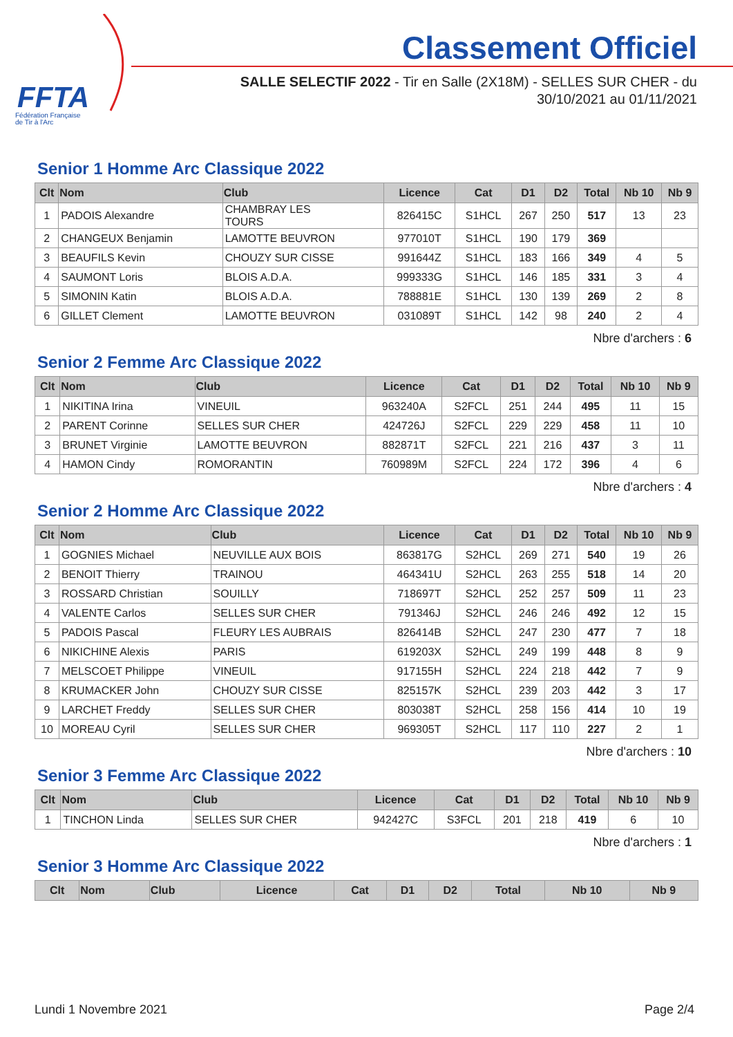FFTA
Fédération Française
de Tir à l'Arc
Classement Officiel
SALLE SELECTIF 2022 - Tir en Salle (2X18M) - SELLES SUR CHER - du 30/10/2021 au 01/11/2021
Senior 1 Homme Arc Classique 2022
| Clt | Nom | Club | Licence | Cat | D1 | D2 | Total | Nb 10 | Nb 9 |
| --- | --- | --- | --- | --- | --- | --- | --- | --- | --- |
| 1 | PADOIS Alexandre | CHAMBRAY LES TOURS | 826415C | S1HCL | 267 | 250 | 517 | 13 | 23 |
| 2 | CHANGEUX Benjamin | LAMOTTE BEUVRON | 977010T | S1HCL | 190 | 179 | 369 | | |
| 3 | BEAUFILS Kevin | CHOUZY SUR CISSE | 991644Z | S1HCL | 183 | 166 | 349 | 4 | 5 |
| 4 | SAUMONT Loris | BLOIS A.D.A. | 999333G | S1HCL | 146 | 185 | 331 | 3 | 4 |
| 5 | SIMONIN Katin | BLOIS A.D.A. | 788881E | S1HCL | 130 | 139 | 269 | 2 | 8 |
| 6 | GILLET Clement | LAMOTTE BEUVRON | 031089T | S1HCL | 142 | 98 | 240 | 2 | 4 |
Nbre d'archers : 6
Senior 2 Femme Arc Classique 2022
| Clt | Nom | Club | Licence | Cat | D1 | D2 | Total | Nb 10 | Nb 9 |
| --- | --- | --- | --- | --- | --- | --- | --- | --- | --- |
| 1 | NIKITINA Irina | VINEUIL | 963240A | S2FCL | 251 | 244 | 495 | 11 | 15 |
| 2 | PARENT Corinne | SELLES SUR CHER | 424726J | S2FCL | 229 | 229 | 458 | 11 | 10 |
| 3 | BRUNET Virginie | LAMOTTE BEUVRON | 882871T | S2FCL | 221 | 216 | 437 | 3 | 11 |
| 4 | HAMON Cindy | ROMORANTIN | 760989M | S2FCL | 224 | 172 | 396 | 4 | 6 |
Nbre d'archers : 4
Senior 2 Homme Arc Classique 2022
| Clt | Nom | Club | Licence | Cat | D1 | D2 | Total | Nb 10 | Nb 9 |
| --- | --- | --- | --- | --- | --- | --- | --- | --- | --- |
| 1 | GOGNIES Michael | NEUVILLE AUX BOIS | 863817G | S2HCL | 269 | 271 | 540 | 19 | 26 |
| 2 | BENOIT Thierry | TRAINOU | 464341U | S2HCL | 263 | 255 | 518 | 14 | 20 |
| 3 | ROSSARD Christian | SOUILLY | 718697T | S2HCL | 252 | 257 | 509 | 11 | 23 |
| 4 | VALENTE Carlos | SELLES SUR CHER | 791346J | S2HCL | 246 | 246 | 492 | 12 | 15 |
| 5 | PADOIS Pascal | FLEURY LES AUBRAIS | 826414B | S2HCL | 247 | 230 | 477 | 7 | 18 |
| 6 | NIKICHINE Alexis | PARIS | 619203X | S2HCL | 249 | 199 | 448 | 8 | 9 |
| 7 | MELSCOET Philippe | VINEUIL | 917155H | S2HCL | 224 | 218 | 442 | 7 | 9 |
| 8 | KRUMACKER John | CHOUZY SUR CISSE | 825157K | S2HCL | 239 | 203 | 442 | 3 | 17 |
| 9 | LARCHET Freddy | SELLES SUR CHER | 803038T | S2HCL | 258 | 156 | 414 | 10 | 19 |
| 10 | MOREAU Cyril | SELLES SUR CHER | 969305T | S2HCL | 117 | 110 | 227 | 2 | 1 |
Nbre d'archers : 10
Senior 3 Femme Arc Classique 2022
| Clt | Nom | Club | Licence | Cat | D1 | D2 | Total | Nb 10 | Nb 9 |
| --- | --- | --- | --- | --- | --- | --- | --- | --- | --- |
| 1 | TINCHON Linda | SELLES SUR CHER | 942427C | S3FCL | 201 | 218 | 419 | 6 | 10 |
Nbre d'archers : 1
Senior 3 Homme Arc Classique 2022
| Clt | Nom | Club | Licence | Cat | D1 | D2 | Total | Nb 10 | Nb 9 |
| --- | --- | --- | --- | --- | --- | --- | --- | --- | --- |
Lundi 1 Novembre 2021 Page 2/4